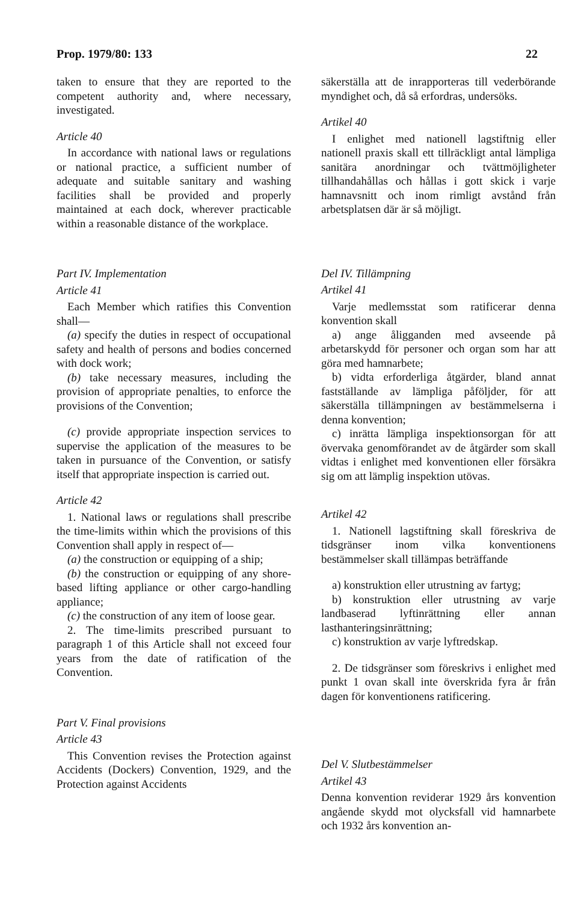Prop. 1979/80: 133 22
taken to ensure that they are reported to the competent authority and, where necessary, investigated.
Article 40
In accordance with national laws or regulations or national practice, a sufficient number of adequate and suitable sanitary and washing facilities shall be provided and properly maintained at each dock, wherever practicable within a reasonable distance of the workplace.
Part IV. Implementation
Article 41
Each Member which ratifies this Convention shall—
(a) specify the duties in respect of occupational safety and health of persons and bodies concerned with dock work;
(b) take necessary measures, including the provision of appropriate penalties, to enforce the provisions of the Convention;
(c) provide appropriate inspection services to supervise the application of the measures to be taken in pursuance of the Convention, or satisfy itself that appropriate inspection is carried out.
Article 42
1. National laws or regulations shall prescribe the time-limits within which the provisions of this Convention shall apply in respect of—
(a) the construction or equipping of a ship;
(b) the construction or equipping of any shore-based lifting appliance or other cargo-handling appliance;
(c) the construction of any item of loose gear.
2. The time-limits prescribed pursuant to paragraph 1 of this Article shall not exceed four years from the date of ratification of the Convention.
Part V. Final provisions
Article 43
This Convention revises the Protection against Accidents (Dockers) Convention, 1929, and the Protection against Accidents
säkerställa att de inrapporteras till vederbörande myndighet och, då så erfordras, undersöks.
Artikel 40
I enlighet med nationell lagstiftnig eller nationell praxis skall ett tillräckligt antal lämpliga sanitära anordningar och tvättmöjligheter tillhandahållas och hållas i gott skick i varje hamnavsnitt och inom rimligt avstånd från arbetsplatsen där är så möjligt.
Del IV. Tillämpning
Artikel 41
Varje medlemsstat som ratificerar denna konvention skall
a) ange åligganden med avseende på arbetarskydd för personer och organ som har att göra med hamnarbete;
b) vidta erforderliga åtgärder, bland annat fastställande av lämpliga påföljder, för att säkerställa tillämpningen av bestämmelserna i denna konvention;
c) inrätta lämpliga inspektionsorgan för att övervaka genomförandet av de åtgärder som skall vidtas i enlighet med konventionen eller försäkra sig om att lämplig inspektion utövas.
Artikel 42
1. Nationell lagstiftning skall föreskriva de tidsgränser inom vilka konventionens bestämmelser skall tillämpas beträffande
a) konstruktion eller utrustning av fartyg;
b) konstruktion eller utrustning av varje landbaserad lyftinrättning eller annan lasthanteringsinrättning;
c) konstruktion av varje lyftredskap.
2. De tidsgränser som föreskrivs i enlighet med punkt 1 ovan skall inte överskrida fyra år från dagen för konventionens ratificering.
Del V. Slutbestämmelser
Artikel 43
Denna konvention reviderar 1929 års konvention angående skydd mot olycksfall vid hamnarbete och 1932 års konvention an-